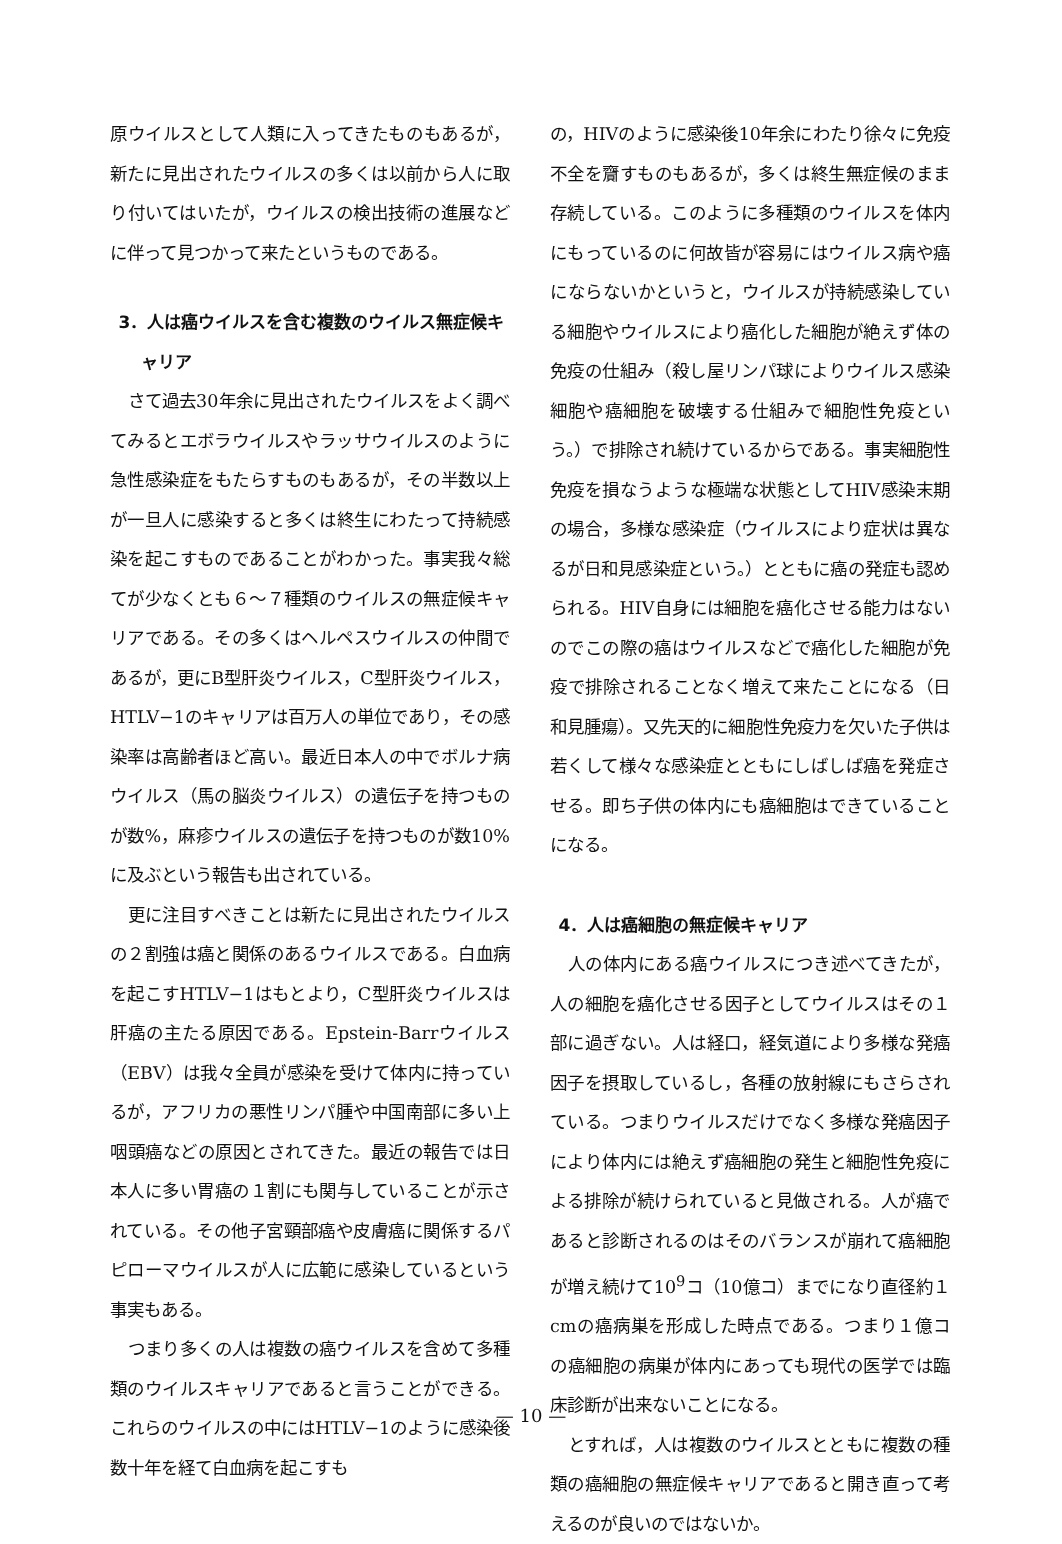原ウイルスとして人類に入ってきたものもあるが，新たに見出されたウイルスの多くは以前から人に取り付いてはいたが，ウイルスの検出技術の進展などに伴って見つかって来たというものである。
3．人は癌ウイルスを含む複数のウイルス無症候キャリア
さて過去30年余に見出されたウイルスをよく調べてみるとエボラウイルスやラッサウイルスのように急性感染症をもたらすものもあるが，その半数以上が一旦人に感染すると多くは終生にわたって持続感染を起こすものであることがわかった。事実我々総てが少なくとも６〜７種類のウイルスの無症候キャリアである。その多くはヘルペスウイルスの仲間であるが，更にB型肝炎ウイルス，C型肝炎ウイルス，HTLV−1のキャリアは百万人の単位であり，その感染率は高齢者ほど高い。最近日本人の中でボルナ病ウイルス（馬の脳炎ウイルス）の遺伝子を持つものが数%，麻疹ウイルスの遺伝子を持つものが数10%に及ぶという報告も出されている。
更に注目すべきことは新たに見出されたウイルスの２割強は癌と関係のあるウイルスである。白血病を起こすHTLV−1はもとより，C型肝炎ウイルスは肝癌の主たる原因である。Epstein-Barrウイルス（EBV）は我々全員が感染を受けて体内に持っているが，アフリカの悪性リンパ腫や中国南部に多い上咽頭癌などの原因とされてきた。最近の報告では日本人に多い胃癌の１割にも関与していることが示されている。その他子宮頸部癌や皮膚癌に関係するパピローマウイルスが人に広範に感染しているという事実もある。
つまり多くの人は複数の癌ウイルスを含めて多種類のウイルスキャリアであると言うことができる。これらのウイルスの中にはHTLV−1のように感染後数十年を経て白血病を起こすも
の，HIVのように感染後10年余にわたり徐々に免疫不全を齎すものもあるが，多くは終生無症候のまま存続している。このように多種類のウイルスを体内にもっているのに何故皆が容易にはウイルス病や癌にならないかというと，ウイルスが持続感染している細胞やウイルスにより癌化した細胞が絶えず体の免疫の仕組み（殺し屋リンパ球によりウイルス感染細胞や癌細胞を破壊する仕組みで細胞性免疫という。）で排除され続けているからである。事実細胞性免疫を損なうような極端な状態としてHIV感染末期の場合，多様な感染症（ウイルスにより症状は異なるが日和見感染症という。）とともに癌の発症も認められる。HIV自身には細胞を癌化させる能力はないのでこの際の癌はウイルスなどで癌化した細胞が免疫で排除されることなく増えて来たことになる（日和見腫瘍）。又先天的に細胞性免疫力を欠いた子供は若くして様々な感染症とともにしばしば癌を発症させる。即ち子供の体内にも癌細胞はできていることになる。
4．人は癌細胞の無症候キャリア
人の体内にある癌ウイルスにつき述べてきたが，人の細胞を癌化させる因子としてウイルスはその１部に過ぎない。人は経口，経気道により多様な発癌因子を摂取しているし，各種の放射線にもさらされている。つまりウイルスだけでなく多様な発癌因子により体内には絶えず癌細胞の発生と細胞性免疫による排除が続けられていると見做される。人が癌であると診断されるのはそのバランスが崩れて癌細胞が増え続けて10<sup>9</sup>コ（10億コ）までになり直径約１cmの癌病巣を形成した時点である。つまり１億コの癌細胞の病巣が体内にあっても現代の医学では臨床診断が出来ないことになる。
とすれば，人は複数のウイルスとともに複数の種類の癌細胞の無症候キャリアであると開き直って考えるのが良いのではないか。
— 10 —